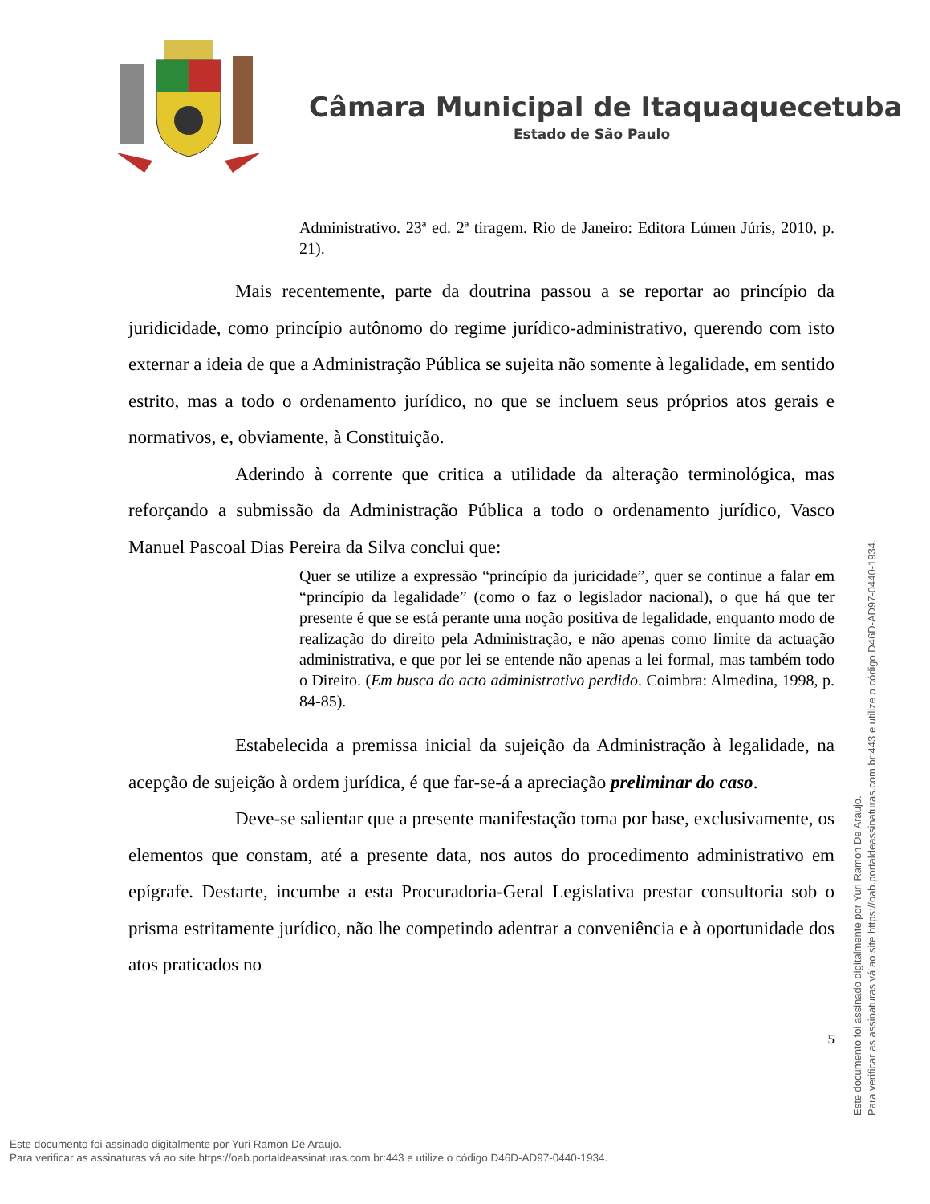Câmara Municipal de Itaquaquecetuba
Estado de São Paulo
Administrativo. 23ª ed. 2ª tiragem. Rio de Janeiro: Editora Lúmen Júris, 2010, p. 21).
Mais recentemente, parte da doutrina passou a se reportar ao princípio da juridicidade, como princípio autônomo do regime jurídico-administrativo, querendo com isto externar a ideia de que a Administração Pública se sujeita não somente à legalidade, em sentido estrito, mas a todo o ordenamento jurídico, no que se incluem seus próprios atos gerais e normativos, e, obviamente, à Constituição.
Aderindo à corrente que critica a utilidade da alteração terminológica, mas reforçando a submissão da Administração Pública a todo o ordenamento jurídico, Vasco Manuel Pascoal Dias Pereira da Silva conclui que:
Quer se utilize a expressão “princípio da juricidade”, quer se continue a falar em “princípio da legalidade” (como o faz o legislador nacional), o que há que ter presente é que se está perante uma noção positiva de legalidade, enquanto modo de realização do direito pela Administração, e não apenas como limite da actuação administrativa, e que por lei se entende não apenas a lei formal, mas também todo o Direito. (Em busca do acto administrativo perdido. Coimbra: Almedina, 1998, p. 84-85).
Estabelecida a premissa inicial da sujeição da Administração à legalidade, na acepção de sujeição à ordem jurídica, é que far-se-á a apreciação preliminar do caso.
Deve-se salientar que a presente manifestação toma por base, exclusivamente, os elementos que constam, até a presente data, nos autos do procedimento administrativo em epígrafe. Destarte, incumbe a esta Procuradoria-Geral Legislativa prestar consultoria sob o prisma estritamente jurídico, não lhe competindo adentrar a conveniência e à oportunidade dos atos praticados no
5
Este documento foi assinado digitalmente por Yuri Ramon De Araujo.
Para verificar as assinaturas vá ao site https://oab.portaldeassinaturas.com.br:443 e utilize o código D46D-AD97-0440-1934.
Este documento foi assinado digitalmente por Yuri Ramon De Araujo.
Para verificar as assinaturas vá ao site https://oab.portaldeassinaturas.com.br:443 e utilize o código D46D-AD97-0440-1934.